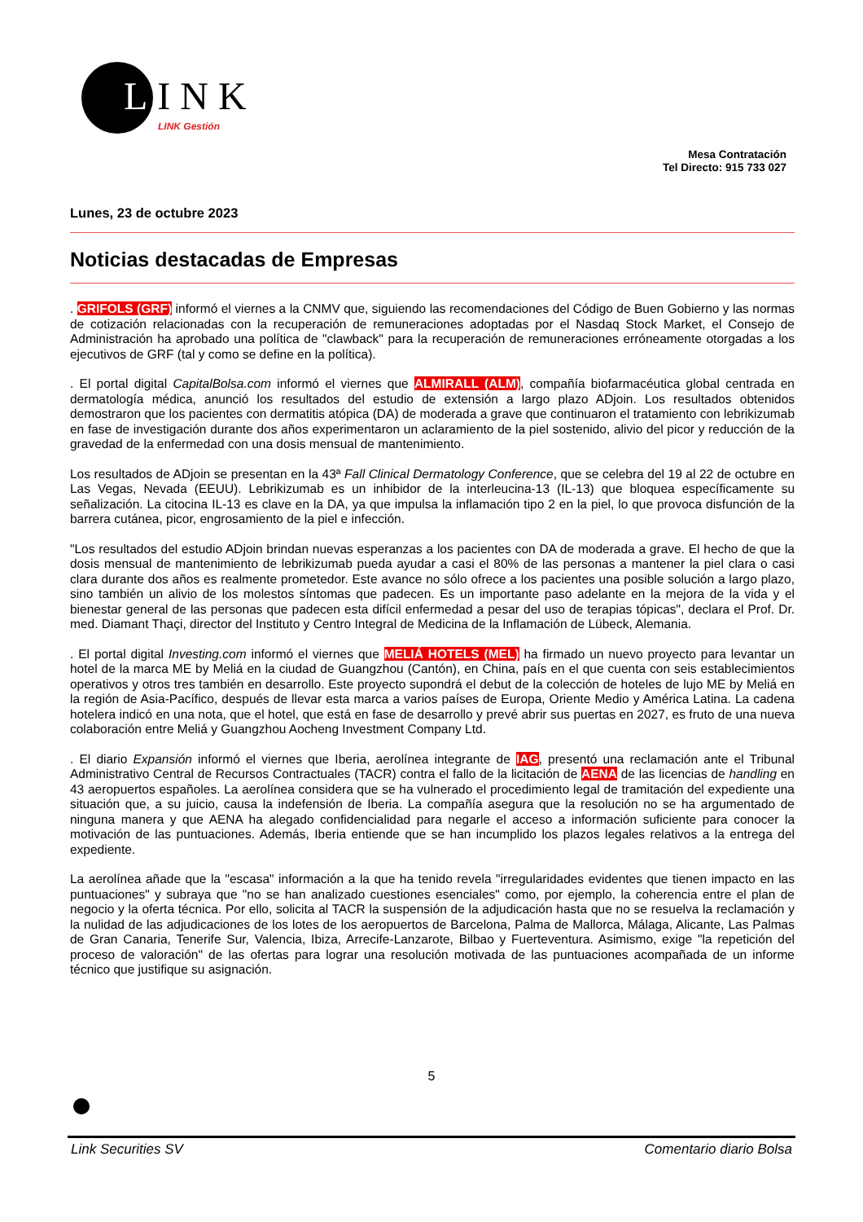LINK
LINK Gestión
Mesa Contratación
Tel Directo: 915 733 027
Lunes, 23 de octubre 2023
Noticias destacadas de Empresas
. GRIFOLS (GRF) informó el viernes a la CNMV que, siguiendo las recomendaciones del Código de Buen Gobierno y las normas de cotización relacionadas con la recuperación de remuneraciones adoptadas por el Nasdaq Stock Market, el Consejo de Administración ha aprobado una política de "clawback" para la recuperación de remuneraciones erróneamente otorgadas a los ejecutivos de GRF (tal y como se define en la política).
. El portal digital CapitalBolsa.com informó el viernes que ALMIRALL (ALM), compañía biofarmacéutica global centrada en dermatología médica, anunció los resultados del estudio de extensión a largo plazo ADjoin. Los resultados obtenidos demostraron que los pacientes con dermatitis atópica (DA) de moderada a grave que continuaron el tratamiento con lebrikizumab en fase de investigación durante dos años experimentaron un aclaramiento de la piel sostenido, alivio del picor y reducción de la gravedad de la enfermedad con una dosis mensual de mantenimiento.
Los resultados de ADjoin se presentan en la 43ª Fall Clinical Dermatology Conference, que se celebra del 19 al 22 de octubre en Las Vegas, Nevada (EEUU). Lebrikizumab es un inhibidor de la interleucina-13 (IL-13) que bloquea específicamente su señalización. La citocina IL-13 es clave en la DA, ya que impulsa la inflamación tipo 2 en la piel, lo que provoca disfunción de la barrera cutánea, picor, engrosamiento de la piel e infección.
"Los resultados del estudio ADjoin brindan nuevas esperanzas a los pacientes con DA de moderada a grave. El hecho de que la dosis mensual de mantenimiento de lebrikizumab pueda ayudar a casi el 80% de las personas a mantener la piel clara o casi clara durante dos años es realmente prometedor. Este avance no sólo ofrece a los pacientes una posible solución a largo plazo, sino también un alivio de los molestos síntomas que padecen. Es un importante paso adelante en la mejora de la vida y el bienestar general de las personas que padecen esta difícil enfermedad a pesar del uso de terapias tópicas", declara el Prof. Dr. med. Diamant Thaçi, director del Instituto y Centro Integral de Medicina de la Inflamación de Lübeck, Alemania.
. El portal digital Investing.com informó el viernes que MELIÁ HOTELS (MEL) ha firmado un nuevo proyecto para levantar un hotel de la marca ME by Meliá en la ciudad de Guangzhou (Cantón), en China, país en el que cuenta con seis establecimientos operativos y otros tres también en desarrollo. Este proyecto supondrá el debut de la colección de hoteles de lujo ME by Meliá en la región de Asia-Pacífico, después de llevar esta marca a varios países de Europa, Oriente Medio y América Latina. La cadena hotelera indicó en una nota, que el hotel, que está en fase de desarrollo y prevé abrir sus puertas en 2027, es fruto de una nueva colaboración entre Meliá y Guangzhou Aocheng Investment Company Ltd.
. El diario Expansión informó el viernes que Iberia, aerolínea integrante de IAG, presentó una reclamación ante el Tribunal Administrativo Central de Recursos Contractuales (TACR) contra el fallo de la licitación de AENA de las licencias de handling en 43 aeropuertos españoles. La aerolínea considera que se ha vulnerado el procedimiento legal de tramitación del expediente una situación que, a su juicio, causa la indefensión de Iberia. La compañía asegura que la resolución no se ha argumentado de ninguna manera y que AENA ha alegado confidencialidad para negarle el acceso a información suficiente para conocer la motivación de las puntuaciones. Además, Iberia entiende que se han incumplido los plazos legales relativos a la entrega del expediente.
La aerolínea añade que la "escasa" información a la que ha tenido revela "irregularidades evidentes que tienen impacto en las puntuaciones" y subraya que "no se han analizado cuestiones esenciales" como, por ejemplo, la coherencia entre el plan de negocio y la oferta técnica. Por ello, solicita al TACR la suspensión de la adjudicación hasta que no se resuelva la reclamación y la nulidad de las adjudicaciones de los lotes de los aeropuertos de Barcelona, Palma de Mallorca, Málaga, Alicante, Las Palmas de Gran Canaria, Tenerife Sur, Valencia, Ibiza, Arrecife-Lanzarote, Bilbao y Fuerteventura. Asimismo, exige "la repetición del proceso de valoración" de las ofertas para lograr una resolución motivada de las puntuaciones acompañada de un informe técnico que justifique su asignación.
5
Link Securities SV Comentario diario Bolsa